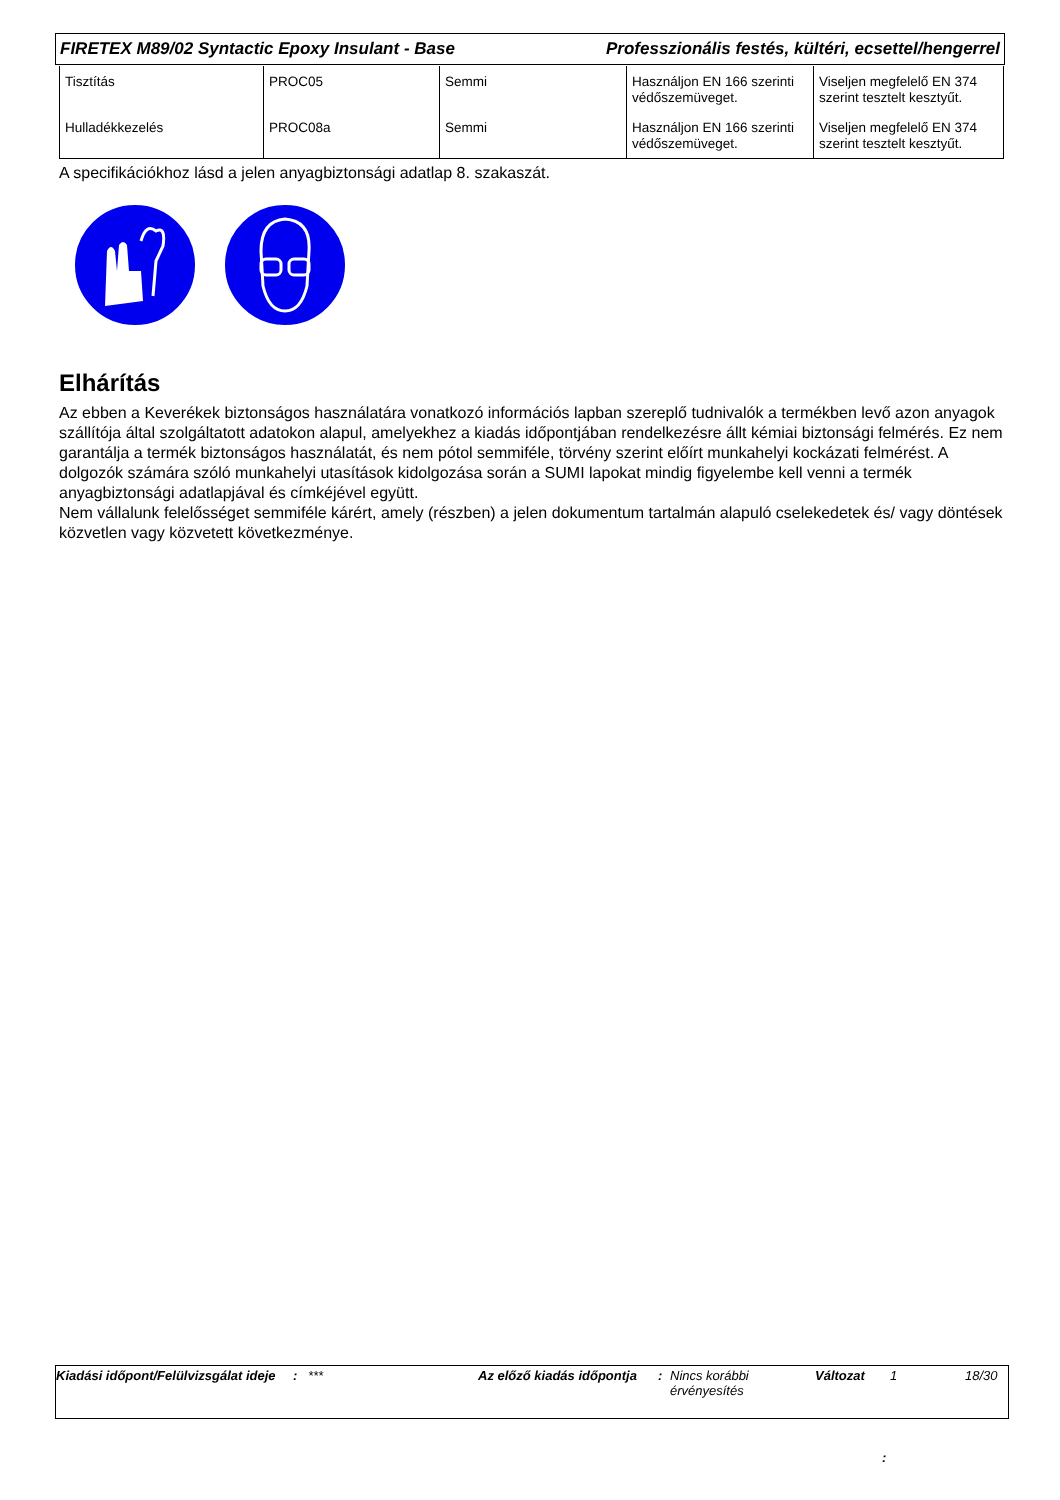FIRETEX M89/02 Syntactic Epoxy Insulant - Base Professzionális festés, kültéri, ecsettel/hengerrel
| Tisztítás | PROC05 | Semmi | Használjon EN 166 szerinti védőszemüveget. | Viseljen megfelelő EN 374 szerint tesztelt kesztyűt. |
| Hulladékkezelés | PROC08a | Semmi | Használjon EN 166 szerinti védőszemüveget. | Viseljen megfelelő EN 374 szerint tesztelt kesztyűt. |
A specifikációkhoz lásd a jelen anyagbiztonsági adatlap 8. szakaszát.
Elhárítás
Az ebben a Keverékek biztonságos használatára vonatkozó információs lapban szereplő tudnivalók a termékben levő azon anyagok szállítója által szolgáltatott adatokon alapul, amelyekhez a kiadás időpontjában rendelkezésre állt kémiai biztonsági felmérés. Ez nem garantálja a termék biztonságos használatát, és nem pótol semmiféle, törvény szerint előírt munkahelyi kockázati felmérést. A dolgozók számára szóló munkahelyi utasítások kidolgozása során a SUMI lapokat mindig figyelembe kell venni a termék anyagbiztonsági adatlapjával és címkéjével együtt.
Nem vállalunk felelősséget semmiféle kárért, amely (részben) a jelen dokumentum tartalmán alapuló cselekedetek és/ vagy döntések közvetlen vagy közvetett következménye.
Kiadási időpont/Felülvizsgálat ideje
: *** Az előző kiadás időpontja
: Nincs korábbi érvényesítés
Változat 1 18/30
: